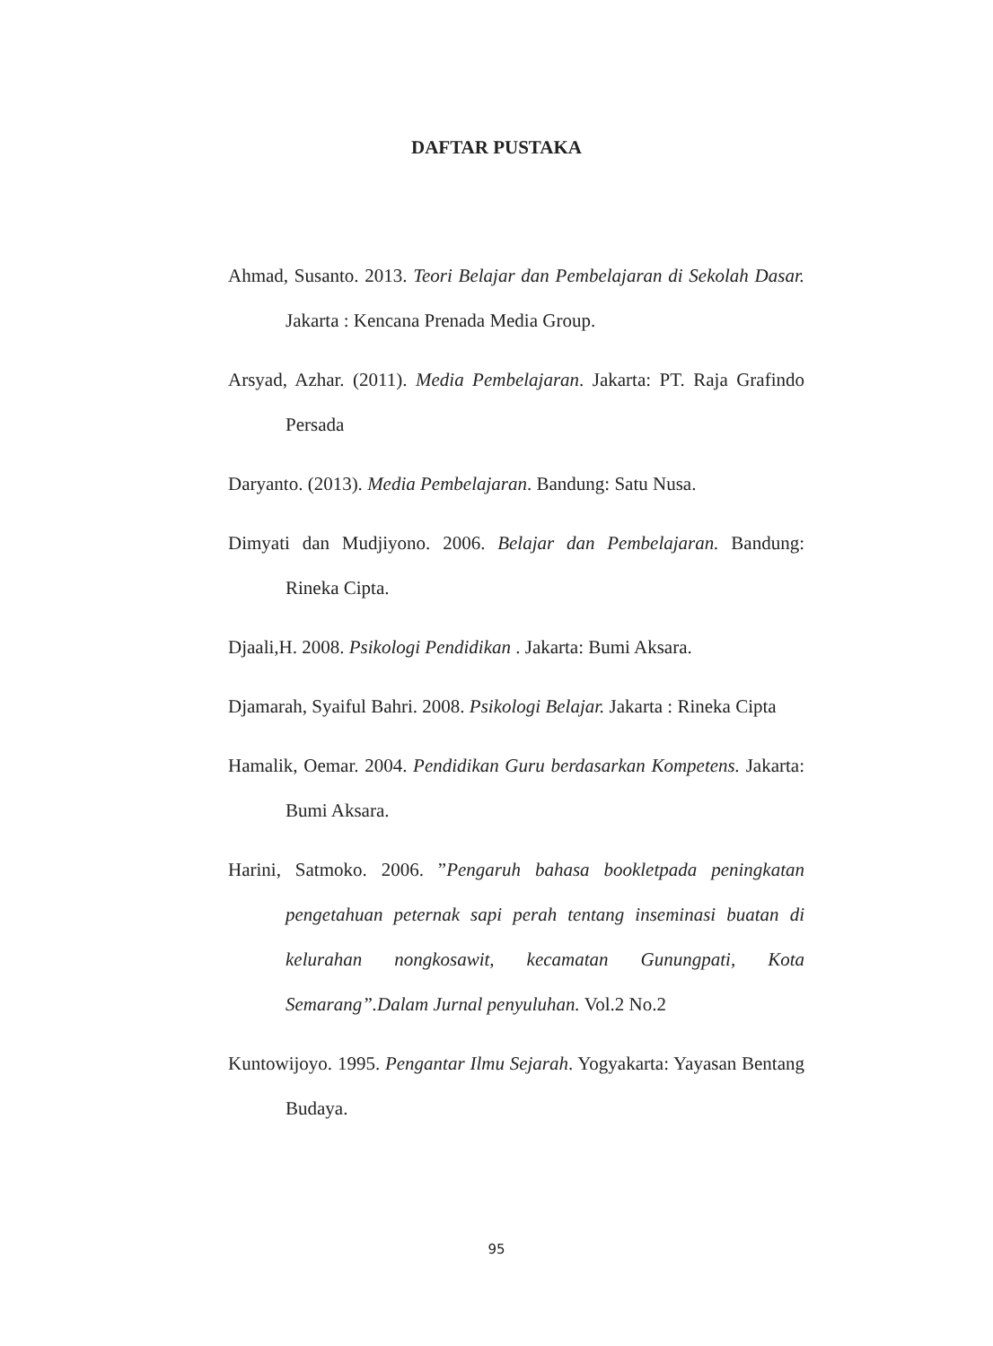DAFTAR PUSTAKA
Ahmad, Susanto. 2013. Teori Belajar dan Pembelajaran di Sekolah Dasar. Jakarta : Kencana Prenada Media Group.
Arsyad, Azhar. (2011). Media Pembelajaran. Jakarta: PT. Raja Grafindo Persada
Daryanto. (2013). Media Pembelajaran. Bandung: Satu Nusa.
Dimyati dan Mudjiyono. 2006. Belajar dan Pembelajaran. Bandung: Rineka Cipta.
Djaali,H. 2008. Psikologi Pendidikan . Jakarta: Bumi Aksara.
Djamarah, Syaiful Bahri. 2008. Psikologi Belajar. Jakarta : Rineka Cipta
Hamalik, Oemar. 2004. Pendidikan Guru berdasarkan Kompetens. Jakarta: Bumi Aksara.
Harini, Satmoko. 2006. ”Pengaruh bahasa bookletpada peningkatan pengetahuan peternak sapi perah tentang inseminasi buatan di kelurahan nongkosawit, kecamatan Gunungpati, Kota Semarang”.Dalam Jurnal penyuluhan. Vol.2 No.2
Kuntowijoyo. 1995. Pengantar Ilmu Sejarah. Yogyakarta: Yayasan Bentang Budaya.
95